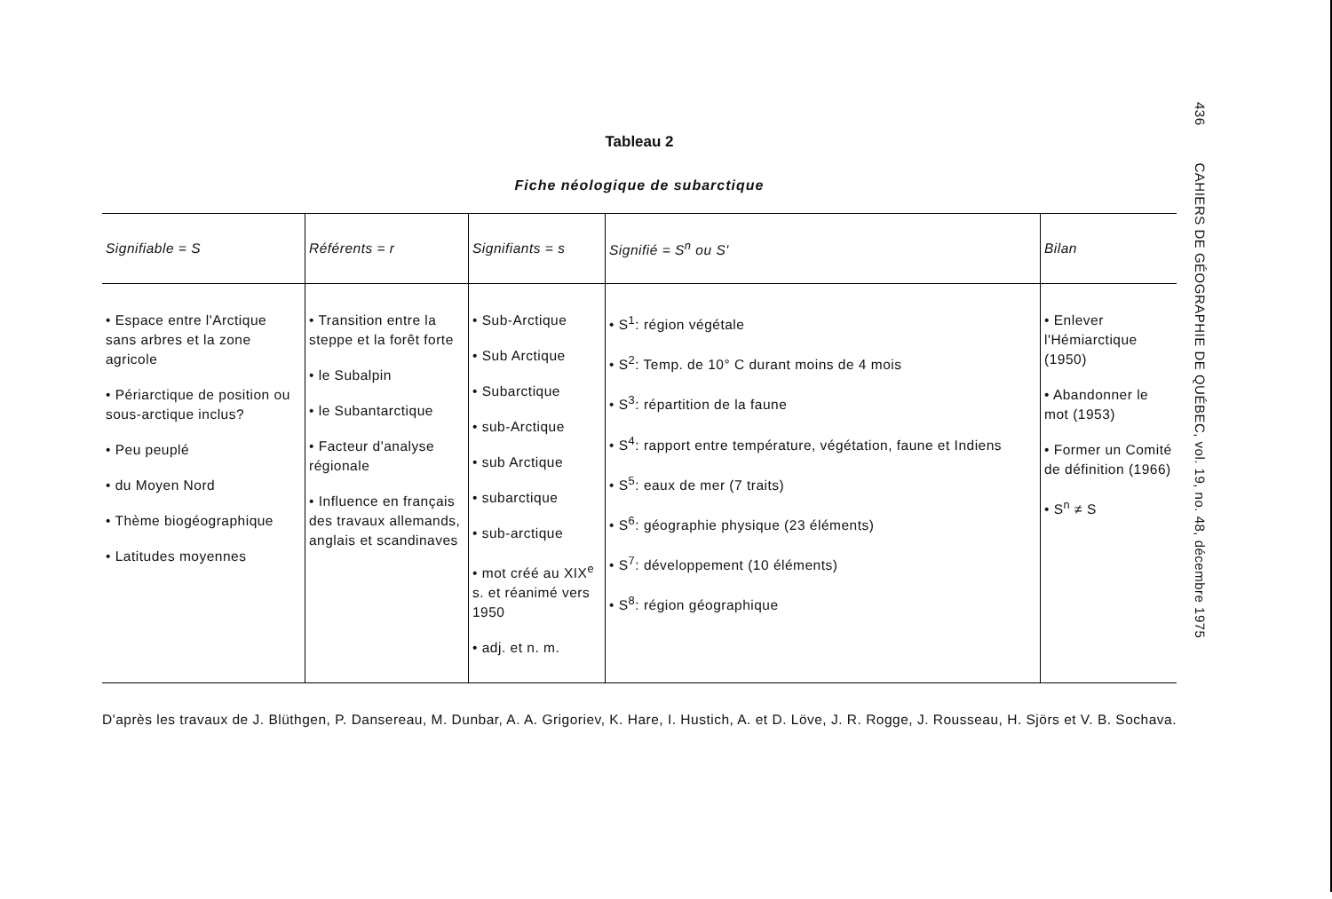436 CAHIERS DE GÉOGRAPHIE DE QUÉBEC, vol. 19, no. 48, décembre 1975
Tableau 2
Fiche néologique de subarctique
| Signifiable = S | Référents = r | Signifiants = s | Signifié = S<sup>n</sup> ou S' | Bilan |
| --- | --- | --- | --- | --- |
| • Espace entre l'Arctique sans arbres et la zone agricole • Périarctique de position ou sous-arctique inclus? • Peu peuplé • du Moyen Nord • Thème biogéographique • Latitudes moyennes | • Transition entre la steppe et la forêt forte • le Subalpin • le Subantarctique • Facteur d'analyse régionale • Influence en français des travaux allemands, anglais et scandinaves | • Sub-Arctique • Sub Arctique • Subarctique • sub-Arctique • sub Arctique • subarctique • sub-arctique • mot créé au XIX<sup>e</sup> s. et réanimé vers 1950 • adj. et n. m. | • S<sup>1</sup>: région végétale • S<sup>2</sup>: Temp. de 10° C durant moins de 4 mois • S<sup>3</sup>: répartition de la faune • S<sup>4</sup>: rapport entre température, végétation, faune et Indiens • S<sup>5</sup>: eaux de mer (7 traits) • S<sup>6</sup>: géographie physique (23 éléments) • S<sup>7</sup>: développement (10 éléments) • S<sup>8</sup>: région géographique | • Enlever l'Hémiarctique (1950) • Abandonner le mot (1953) • Former un Comité de définition (1966) • S<sup>n</sup> ≠ S |
D'après les travaux de J. Blüthgen, P. Dansereau, M. Dunbar, A. A. Grigoriev, K. Hare, I. Hustich, A. et D. Löve, J. R. Rogge, J. Rousseau, H. Sjörs et V. B. Sochava.